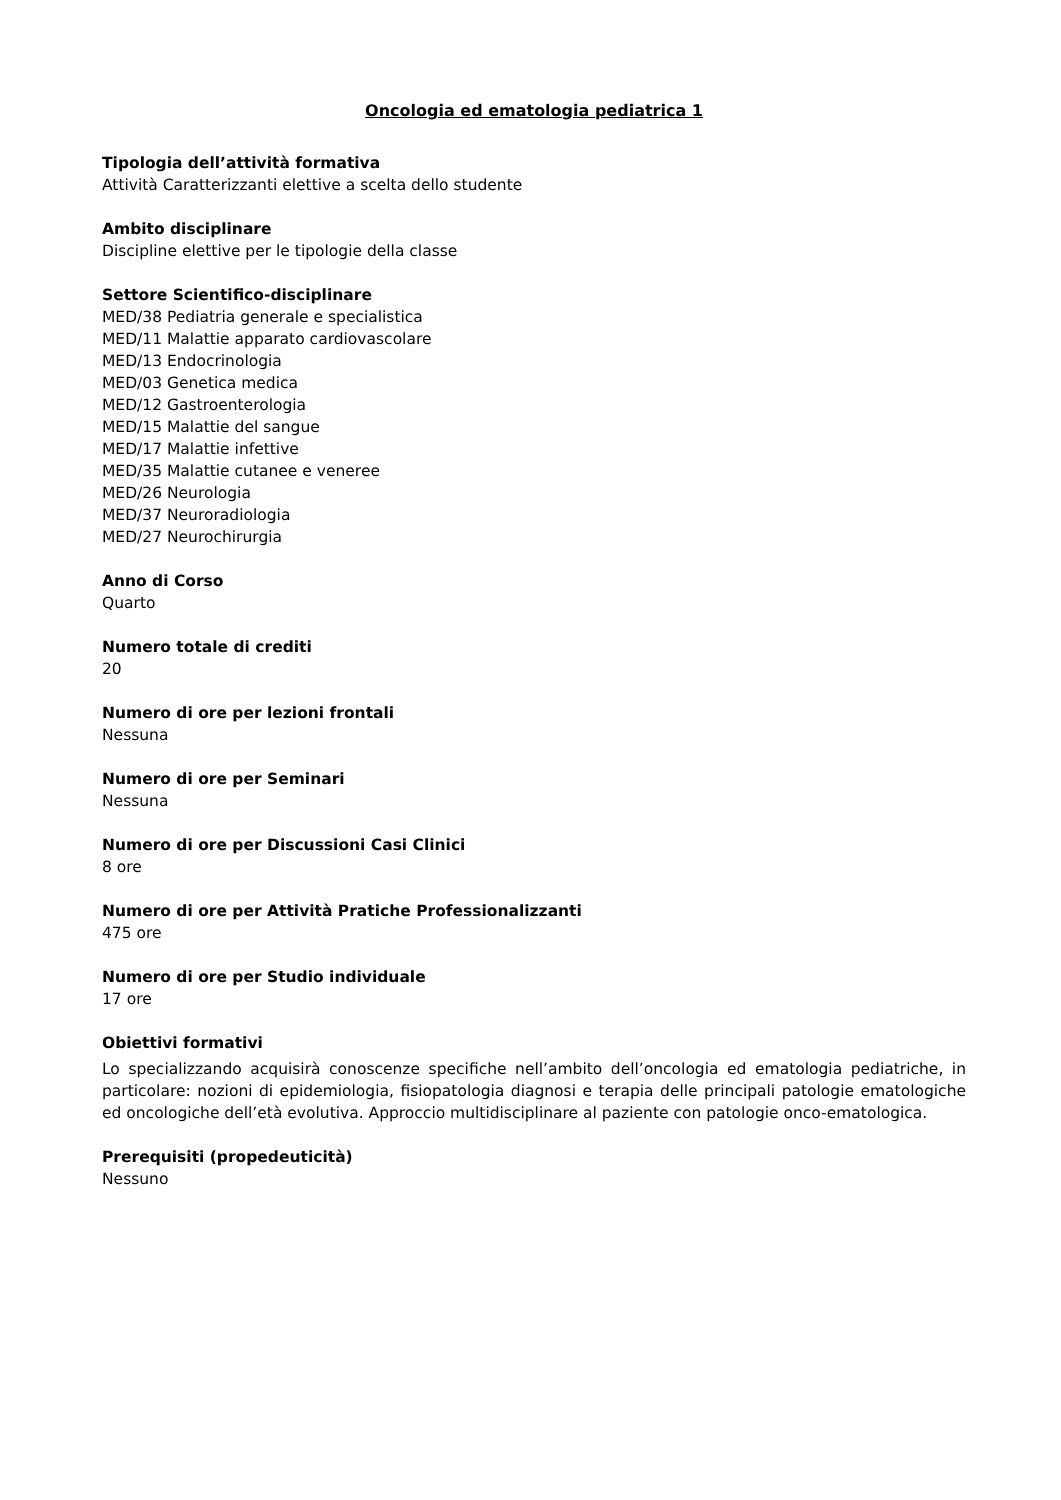Oncologia ed ematologia pediatrica 1
Tipologia dell’attività formativa
Attività Caratterizzanti elettive a scelta dello studente
Ambito disciplinare
Discipline elettive per le tipologie della classe
Settore Scientifico-disciplinare
MED/38 Pediatria generale e specialistica
MED/11 Malattie apparato cardiovascolare
MED/13 Endocrinologia
MED/03 Genetica medica
MED/12 Gastroenterologia
MED/15 Malattie del sangue
MED/17 Malattie infettive
MED/35 Malattie cutanee e veneree
MED/26 Neurologia
MED/37 Neuroradiologia
MED/27 Neurochirurgia
Anno di Corso
Quarto
Numero totale di crediti
20
Numero di ore per lezioni frontali
Nessuna
Numero di ore per Seminari
Nessuna
Numero di ore per Discussioni Casi Clinici
8 ore
Numero di ore per Attività Pratiche Professionalizzanti
475 ore
Numero di ore per Studio individuale
17 ore
Obiettivi formativi
Lo specializzando acquisirà conoscenze specifiche nell’ambito dell’oncologia ed ematologia pediatriche, in particolare: nozioni di epidemiologia, fisiopatologia diagnosi e terapia delle principali patologie ematologiche ed oncologiche dell’età evolutiva. Approccio multidisciplinare al paziente con patologie onco-ematologica.
Prerequisiti (propedeuticità)
Nessuno